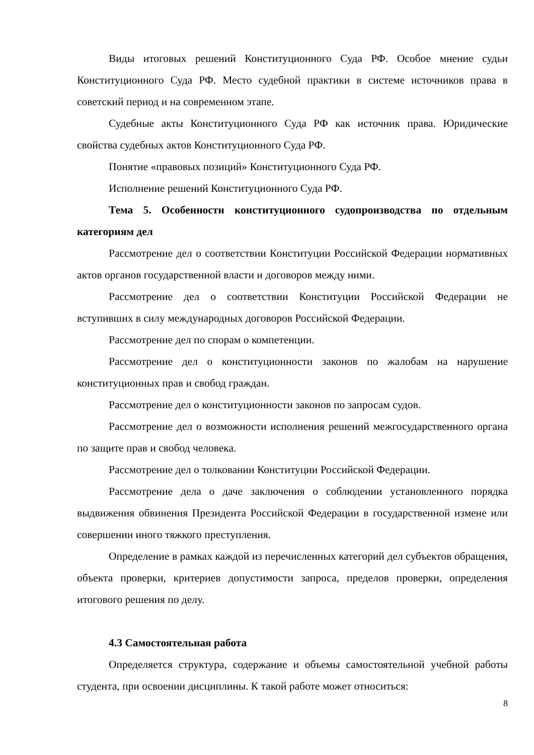Виды итоговых решений Конституционного Суда РФ. Особое мнение судьи Конституционного Суда РФ. Место судебной практики в системе источников права в советский период и на современном этапе.
Судебные акты Конституционного Суда РФ как источник права. Юридические свойства судебных актов Конституционного Суда РФ.
Понятие «правовых позиций» Конституционного Суда РФ.
Исполнение решений Конституционного Суда РФ.
Тема 5. Особенности конституционного судопроизводства по отдельным категориям дел
Рассмотрение дел о соответствии Конституции Российской Федерации нормативных актов органов государственной власти и договоров между ними.
Рассмотрение дел о соответствии Конституции Российской Федерации не вступивших в силу международных договоров Российской Федерации.
Рассмотрение дел по спорам о компетенции.
Рассмотрение дел о конституционности законов по жалобам на нарушение конституционных прав и свобод граждан.
Рассмотрение дел о конституционности законов по запросам судов.
Рассмотрение дел о возможности исполнения решений межгосударственного органа по защите прав и свобод человека.
Рассмотрение дел о толковании Конституции Российской Федерации.
Рассмотрение дела о даче заключения о соблюдении установленного порядка выдвижения обвинения Президента Российской Федерации в государственной измене или совершении иного тяжкого преступления.
Определение в рамках каждой из перечисленных категорий дел субъектов обращения, объекта проверки, критериев допустимости запроса, пределов проверки, определения итогового решения по делу.
4.3 Самостоятельная работа
Определяется структура, содержание и объемы самостоятельной учебной работы студента, при освоении дисциплины. К такой работе может относиться:
8